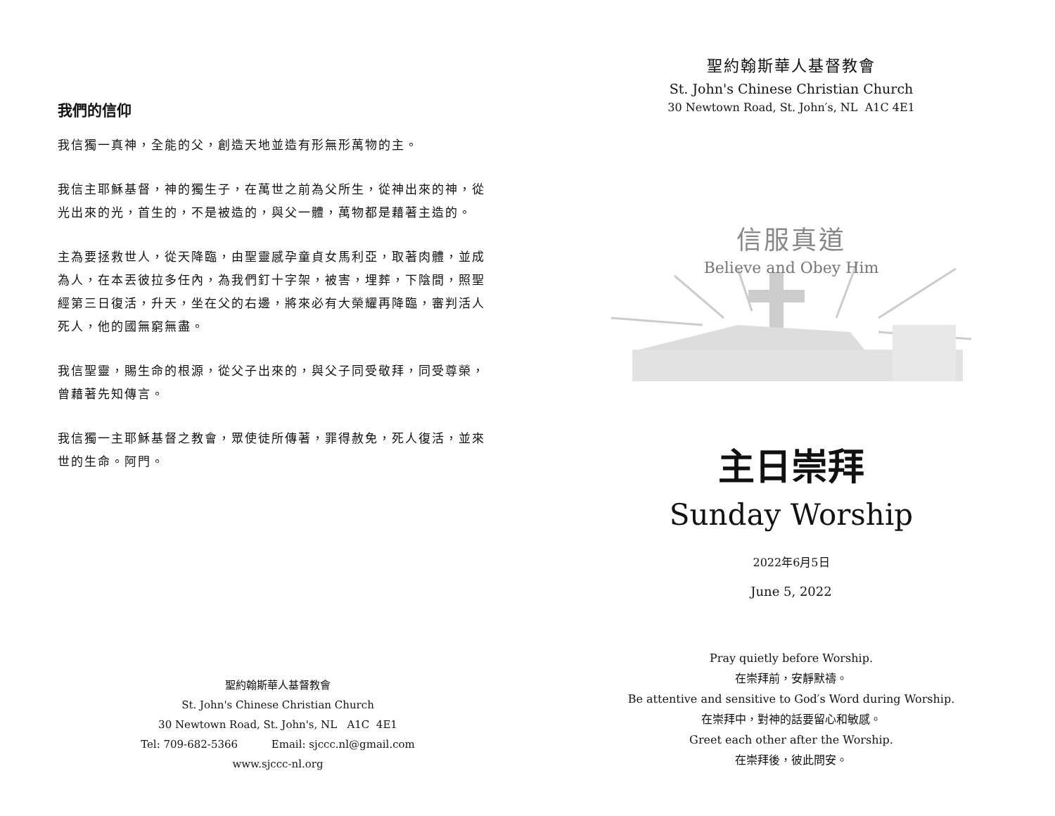我們的信仰
我信獨一真神，全能的父，創造天地並造有形無形萬物的主。
我信主耶穌基督，神的獨生子，在萬世之前為父所生，從神出來的神，從光出來的光，首生的，不是被造的，與父一體，萬物都是藉著主造的。
主為要拯救世人，從天降臨，由聖靈感孕童貞女馬利亞，取著肉體，並成為人，在本丟彼拉多任內，為我們釘十字架，被害，埋葬，下陰間，照聖經第三日復活，升天，坐在父的右邊，將來必有大榮耀再降臨，審判活人死人，他的國無窮無盡。
我信聖靈，賜生命的根源，從父子出來的，與父子同受敬拜，同受尊榮，曾藉著先知傳言。
我信獨一主耶穌基督之教會，眾使徒所傳著，罪得赦免，死人復活，並來世的生命。阿門。
聖約翰斯華人基督教會
St. John's Chinese Christian Church
30 Newtown Road, St. John's, NL A1C 4E1
Tel: 709-682-5366 Email: sjccc.nl@gmail.com
www.sjccc-nl.org
聖約翰斯華人基督教會
St. John's Chinese Christian Church
30 Newtown Road, St. John′s, NL A1C 4E1
信服真道
Believe and Obey Him
主日崇拜
Sunday Worship
2022年6月5日
June 5, 2022
Pray quietly before Worship.
在崇拜前，安靜默禱。
Be attentive and sensitive to God′s Word during Worship.
在崇拜中，對神的話要留心和敏感。
Greet each other after the Worship.
在崇拜後，彼此問安。